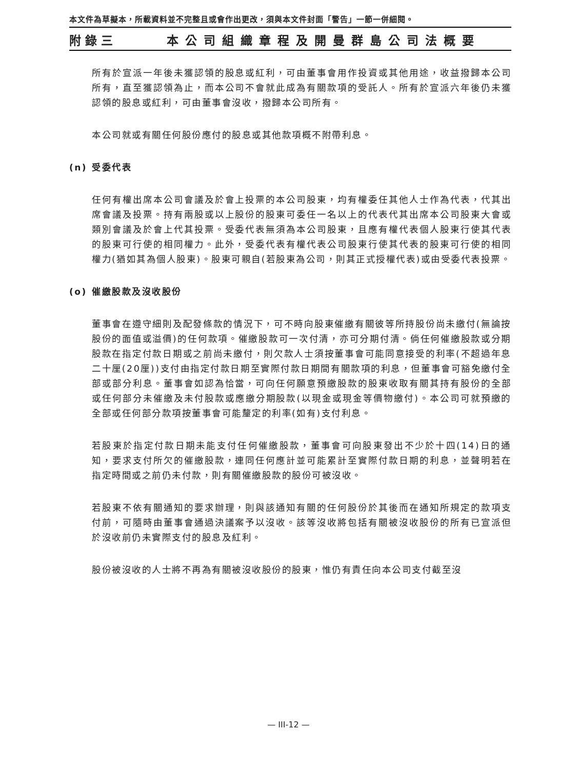本文件為草擬本，所載資料並不完整且或會作出更改，須與本文件封面「警告」一節一併細閱。
附錄三 本公司組織章程及開曼群島公司法概要
所有於宣派一年後未獲認領的股息或紅利，可由董事會用作投資或其他用途，收益撥歸本公司所有，直至獲認領為止，而本公司不會就此成為有關款項的受託人。所有於宣派六年後仍未獲認領的股息或紅利，可由董事會沒收，撥歸本公司所有。
本公司就或有關任何股份應付的股息或其他款項概不附帶利息。
(n) 受委代表
任何有權出席本公司會議及於會上投票的本公司股東，均有權委任其他人士作為代表，代其出席會議及投票。持有兩股或以上股份的股東可委任一名以上的代表代其出席本公司股東大會或類別會議及於會上代其投票。受委代表無須為本公司股東，且應有權代表個人股東行使其代表的股東可行使的相同權力。此外，受委代表有權代表公司股東行使其代表的股東可行使的相同權力(猶如其為個人股東)。股東可親自(若股東為公司，則其正式授權代表)或由受委代表投票。
(o) 催繳股款及沒收股份
董事會在遵守細則及配發條款的情況下，可不時向股東催繳有關彼等所持股份尚未繳付(無論按股份的面值或溢價)的任何款項。催繳股款可一次付清，亦可分期付清。倘任何催繳股款或分期股款在指定付款日期或之前尚未繳付，則欠款人士須按董事會可能同意接受的利率(不超過年息二十厘(20厘))支付由指定付款日期至實際付款日期間有關款項的利息，但董事會可豁免繳付全部或部分利息。董事會如認為恰當，可向任何願意預繳股款的股東收取有關其持有股份的全部或任何部分未催繳及未付股款或應繳分期股款(以現金或現金等價物繳付)。本公司可就預繳的全部或任何部分款項按董事會可能釐定的利率(如有)支付利息。
若股東於指定付款日期未能支付任何催繳股款，董事會可向股東發出不少於十四(14)日的通知，要求支付所欠的催繳股款，連同任何應計並可能累計至實際付款日期的利息，並聲明若在指定時間或之前仍未付款，則有關催繳股款的股份可被沒收。
若股東不依有關通知的要求辦理，則與該通知有關的任何股份於其後而在通知所規定的款項支付前，可隨時由董事會通過決議案予以沒收。該等沒收將包括有關被沒收股份的所有已宣派但於沒收前仍未實際支付的股息及紅利。
股份被沒收的人士將不再為有關被沒收股份的股東，惟仍有責任向本公司支付截至沒
— III-12 —